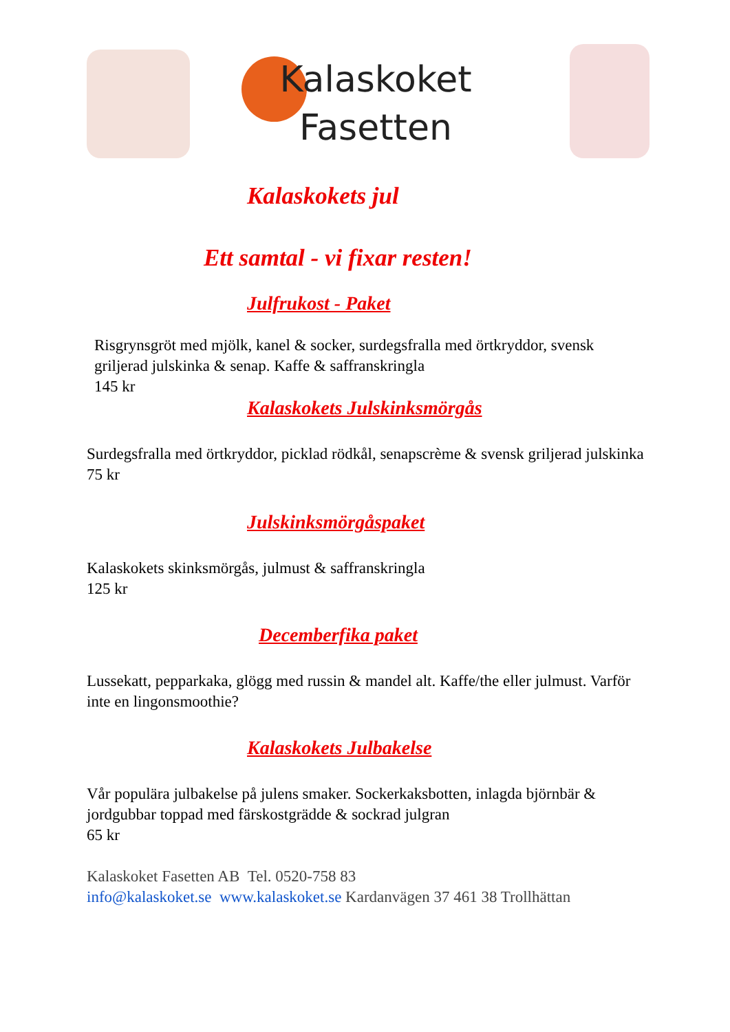Kalaskoket
Fasetten
Kalaskokets jul
Ett samtal - vi fixar resten!
Julfrukost - Paket
Risgrynsgröt med mjölk, kanel & socker, surdegsfralla med örtkryddor, svensk griljerad julskinka & senap. Kaffe & saffranskringla
145 kr
Kalaskokets Julskinksmörgås
Surdegsfralla med örtkryddor, picklad rödkål, senapscrème & svensk griljerad julskinka 75 kr
Julskinksmörgåspaket
Kalaskokets skinksmörgås, julmust & saffranskringla
125 kr
Decemberfika paket
Lussekatt, pepparkaka, glögg med russin & mandel alt. Kaffe/the eller julmust. Varför inte en lingonsmoothie?
Kalaskokets Julbakelse
Vår populära julbakelse på julens smaker. Sockerkaksbotten, inlagda björnbär & jordgubbar toppad med färskostgrädde & sockrad julgran
65 kr
Kalaskoket Fasetten AB Tel. 0520-758 83
info@kalaskoket.se www.kalaskoket.se Kardanvägen 37 461 38 Trollhättan